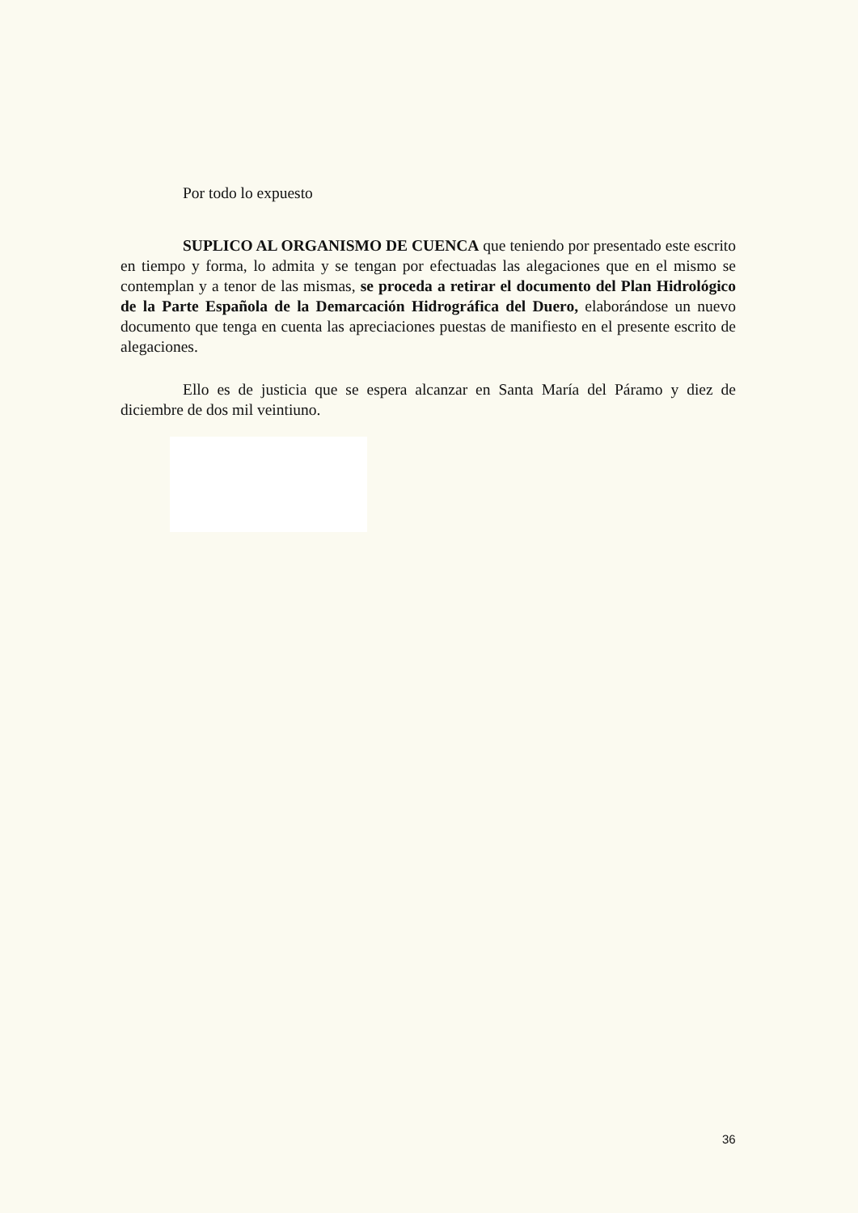Por todo lo expuesto
SUPLICO AL ORGANISMO DE CUENCA que teniendo por presentado este escrito en tiempo y forma, lo admita y se tengan por efectuadas las alegaciones que en el mismo se contemplan y a tenor de las mismas, se proceda a retirar el documento del Plan Hidrológico de la Parte Española de la Demarcación Hidrográfica del Duero, elaborándose un nuevo documento que tenga en cuenta las apreciaciones puestas de manifiesto en el presente escrito de alegaciones.
Ello es de justicia que se espera alcanzar en Santa María del Páramo y diez de diciembre de dos mil veintiuno.
36